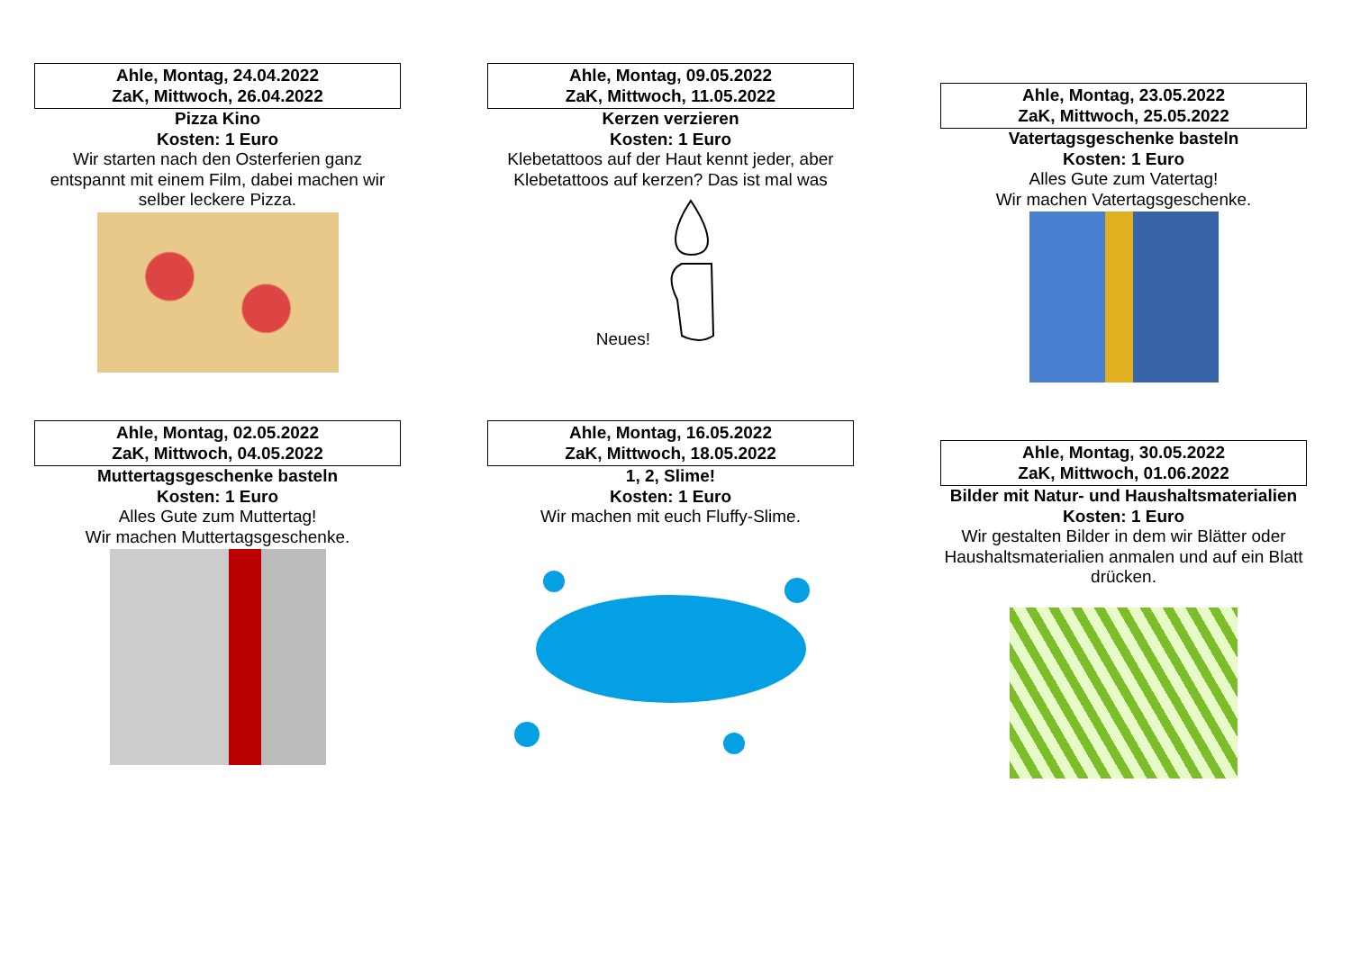Ahle, Montag, 24.04.2022
ZaK, Mittwoch, 26.04.2022
Pizza Kino
Kosten: 1 Euro
Wir starten nach den Osterferien ganz entspannt mit einem Film, dabei machen wir selber leckere Pizza.
Ahle, Montag, 09.05.2022
ZaK, Mittwoch, 11.05.2022
Kerzen verzieren
Kosten: 1 Euro
Klebetattoos auf der Haut kennt jeder, aber Klebetattoos auf kerzen? Das ist mal was Neues!
Ahle, Montag, 23.05.2022
ZaK, Mittwoch, 25.05.2022
Vatertagsgeschenke basteln
Kosten: 1 Euro
Alles Gute zum Vatertag!
Wir machen Vatertagsgeschenke.
Ahle, Montag, 02.05.2022
ZaK, Mittwoch, 04.05.2022
Muttertagsgeschenke basteln
Kosten: 1 Euro
Alles Gute zum Muttertag!
Wir machen Muttertagsgeschenke.
Ahle, Montag, 16.05.2022
ZaK, Mittwoch, 18.05.2022
1, 2, Slime!
Kosten: 1 Euro
Wir machen mit euch Fluffy-Slime.
Ahle, Montag, 30.05.2022
ZaK, Mittwoch, 01.06.2022
Bilder mit Natur- und Haushaltsmaterialien
Kosten: 1 Euro
Wir gestalten Bilder in dem wir Blätter oder Haushaltsmaterialien anmalen und auf ein Blatt drücken.